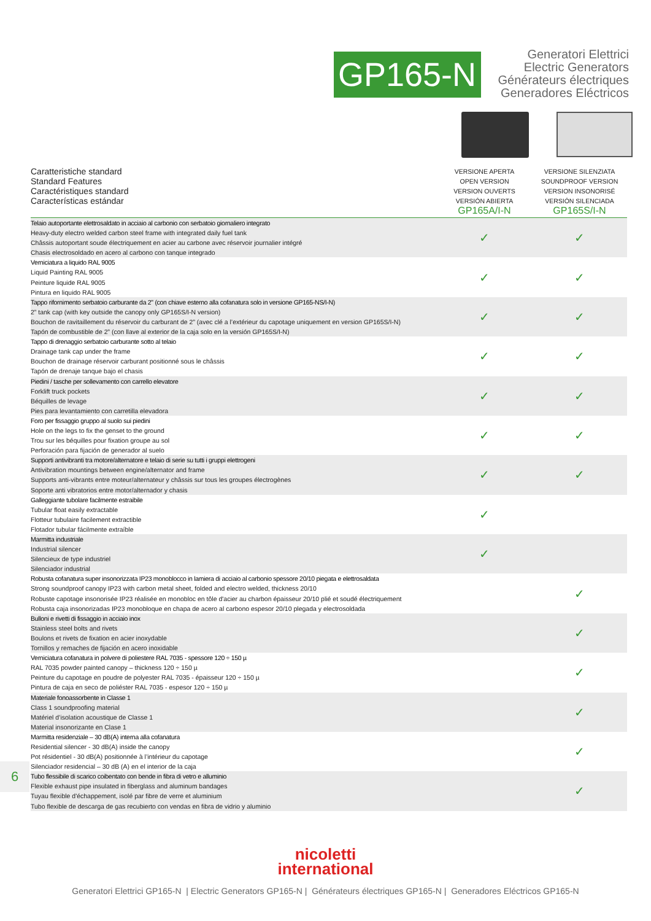GP165-N
Generatori Elettrici
Electric Generators
Générateurs électriques
Generadores Eléctricos
| Caratteristiche standard Standard Features Caractéristiques standard Características estándar | VERSIONE APERTA OPEN VERSION VERSION OUVERTS VERSIÓN ABIERTA GP165A/I-N | VERSIONE SILENZIATA SOUNDPROOF VERSION VERSION INSONORISÉ VERSIÓN SILENCIADA GP165S/I-N |
| --- | --- | --- |
| Telaio autoportante elettrosaldato in acciaio al carbonio con serbatoio giornaliero integrato Heavy-duty electro welded carbon steel frame with integrated daily fuel tank Châssis autoportant soude électriquement en acier au carbone avec réservoir journalier intégré Chasis electrosoldado en acero al carbono con tanque integrado | ✓ | ✓ |
| Verniciatura a liquido RAL 9005 Liquid Painting RAL 9005 Peinture liquide RAL 9005 Pintura en liquido RAL 9005 | ✓ | ✓ |
| Tappo rifornimento serbatoio carburante da 2" (con chiave esterno alla cofanatura solo in versione GP165-NS/I-N) 2” tank cap (with key outside the canopy only GP165S/I-N version) Bouchon de ravitaillement du réservoir du carburant de 2” (avec clé a l’extérieur du capotage uniquement en version GP165S/I-N) Tapón de combustible de 2” (con llave al exterior de la caja solo en la versión GP165S/I-N) | ✓ | ✓ |
| Tappo di drenaggio serbatoio carburante sotto al telaio Drainage tank cap under the frame Bouchon de drainage réservoir carburant positionné sous le châssis Tapón de drenaje tanque bajo el chasis | ✓ | ✓ |
| Piedini / tasche per sollevamento con carrello elevatore Forklift truck pockets Béquilles de levage Pies para levantamiento con carretilla elevadora | ✓ | ✓ |
| Foro per fissaggio gruppo al suolo sui piedini Hole on the legs to fix the genset to the ground Trou sur les béquilles pour fixation groupe au sol Perforación para fijación de generador al suelo | ✓ | ✓ |
| Supporti antivibranti tra motore/alternatore e telaio di serie su tutti i gruppi elettrogeni Antivibration mountings between engine/alternator and frame Supports anti-vibrants entre moteur/alternateur y châssis sur tous les groupes électrogènes Soporte anti vibratorios entre motor/alternador y chasis | ✓ | ✓ |
| Galleggiante tubolare facilmente estraibile Tubular float easily extractable Flotteur tubulaire facilement extractible Flotador tubular fácilmente extraíble | ✓ | |
| Marmitta industriale Industrial silencer Silencieux de type industriel Silenciador industrial | ✓ | |
| Robusta cofanatura super insonorizzata IP23 monoblocco in lamiera di acciaio al carbonio spessore 20/10 piegata e elettrosaldata Strong soundproof canopy IP23 with carbon metal sheet, folded and electro welded, thickness 20/10 Robuste capotage insonorisée IP23 réalisée en monobloc en tôle d'acier au charbon épaisseur 20/10 plié et soudé électriquement Robusta caja insonorizadas IP23 monobloque en chapa de acero al carbono espesor 20/10 plegada y electrosoldada | | ✓ |
| Bulloni e rivetti di fissaggio in acciaio inox Stainless steel bolts and rivets Boulons et rivets de fixation en acier inoxydable Tornillos y remaches de fijación en acero inoxidable | | ✓ |
| Verniciatura cofanatura in polvere di poliestere RAL 7035 - spessore 120 ÷ 150 µ RAL 7035 powder painted canopy – thickness 120 ÷ 150 µ Peinture du capotage en poudre de polyester RAL 7035 - épaisseur 120 ÷ 150 µ Pintura de caja en seco de poliéster RAL 7035 - espesor 120 ÷ 150 µ | | ✓ |
| Materiale fonoassorbente in Classe 1 Class 1 soundproofing material Matériel d’isolation acoustique de Classe 1 Material insonorizante en Clase 1 | | ✓ |
| Marmitta residenziale – 30 dB(A) interna alla cofanatura Residential silencer - 30 dB(A) inside the canopy Pot résidentiel - 30 dB(A) positionnée à l’intérieur du capotage Silenciador residencial – 30 dB (A) en el interior de la caja | | ✓ |
| Tubo flessibile di scarico coibentato con bende in fibra di vetro e alluminio Flexible exhaust pipe insulated in fiberglass and aluminum bandages Tuyau flexible d'échappement, isolé par fibre de verre et aluminium Tubo flexible de descarga de gas recubierto con vendas en fibra de vidrio y aluminio | | ✓ |
6
nicoletti
international
Generatori Elettrici GP165-N | Electric Generators GP165-N | Générateurs électriques GP165-N | Generadores Eléctricos GP165-N